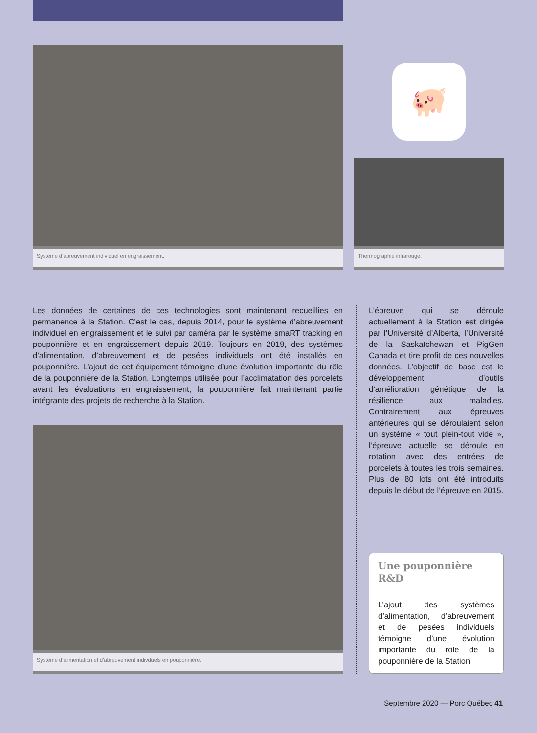Système d’abreuvement individuel en engraissement.
🐖
Thermographie infrarouge.
Les données de certaines de ces technologies sont maintenant recueillies en permanence à la Station. C’est le cas, depuis 2014, pour le système d’abreuvement individuel en engraissement et le suivi par caméra par le système smaRT tracking en pouponnière et en engraissement depuis 2019. Toujours en 2019, des systèmes d’alimentation, d’abreuvement et de pesées individuels ont été installés en pouponnière. L’ajout de cet équipement témoigne d’une évolution importante du rôle de la pouponnière de la Station. Longtemps utilisée pour l’acclimatation des porcelets avant les évaluations en engraissement, la pouponnière fait maintenant partie intégrante des projets de recherche à la Station.
Système d’alimentation et d’abreuvement indivduels en pouponnière.
L’épreuve qui se déroule actuellement à la Station est dirigée par l’Université d’Alberta, l’Université de la Saskatchewan et PigGen Canada et tire profit de ces nouvelles données. L’objectif de base est le développement d’outils d’amélioration génétique de la résilience aux maladies. Contrairement aux épreuves antérieures qui se déroulaient selon un système « tout plein-tout vide », l’épreuve actuelle se déroule en rotation avec des entrées de porcelets à toutes les trois semaines. Plus de 80 lots ont été introduits depuis le début de l’épreuve en 2015.
Une pouponnière R&D
L’ajout des systèmes d’alimentation, d’abreuvement et de pesées individuels témoigne d’une évolution importante du rôle de la pouponnière de la Station
Septembre 2020 — Porc Québec 41